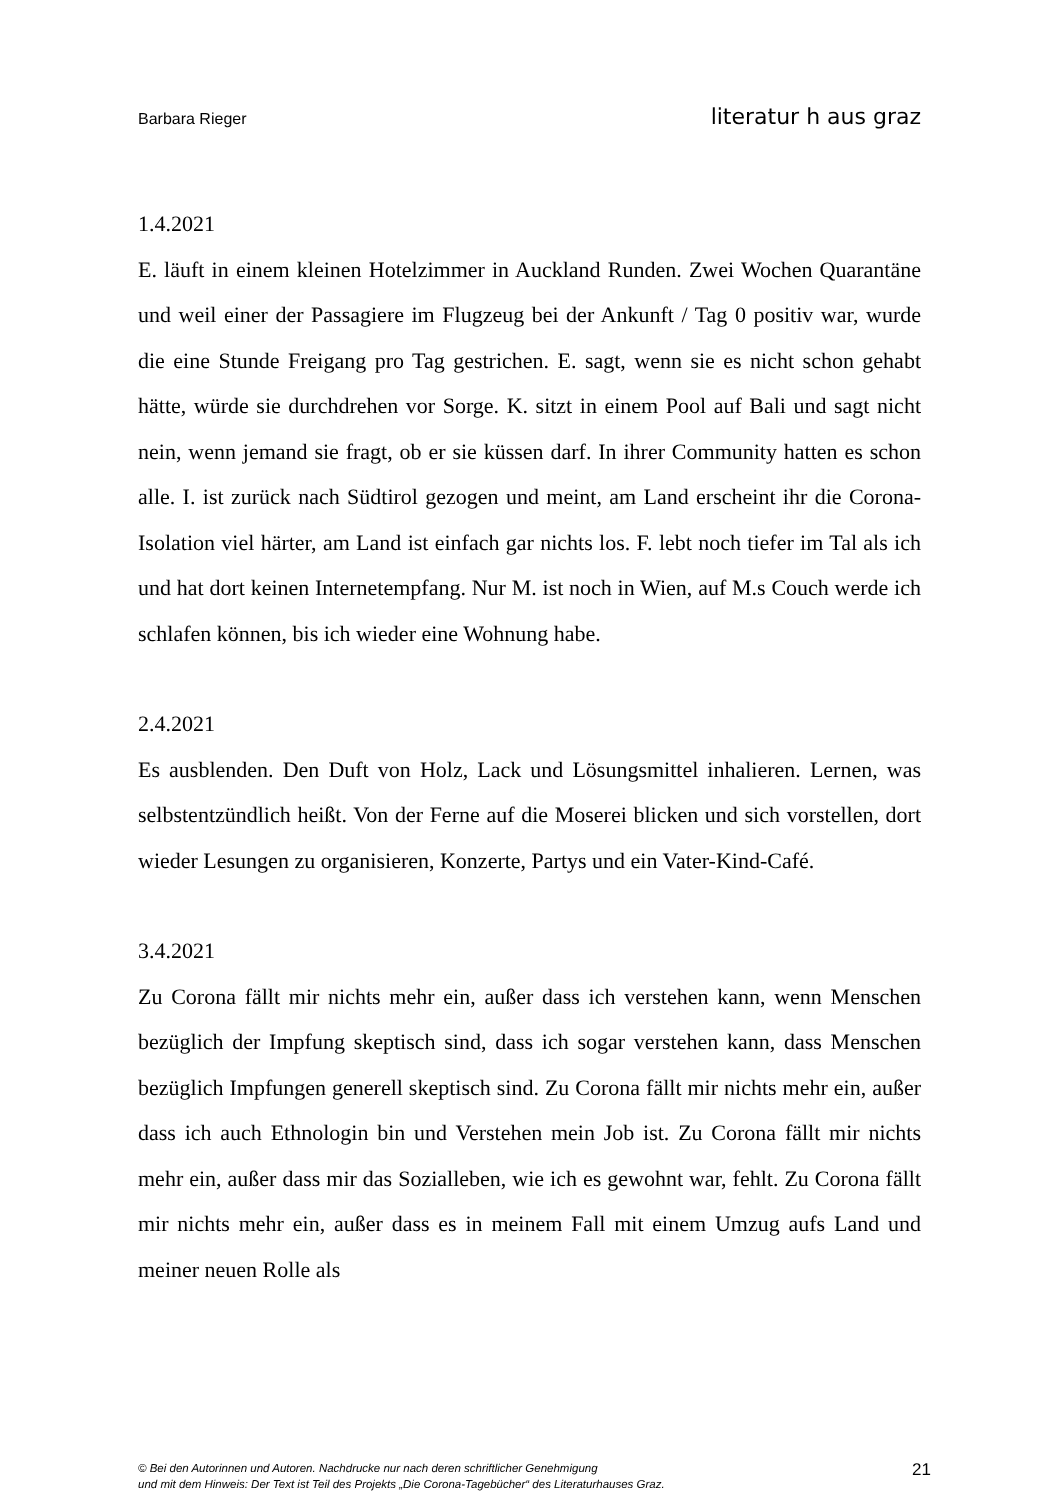Barbara Rieger literatur h aus graz
1.4.2021
E. läuft in einem kleinen Hotelzimmer in Auckland Runden. Zwei Wochen Quarantäne und weil einer der Passagiere im Flugzeug bei der Ankunft / Tag 0 positiv war, wurde die eine Stunde Freigang pro Tag gestrichen. E. sagt, wenn sie es nicht schon gehabt hätte, würde sie durchdrehen vor Sorge. K. sitzt in einem Pool auf Bali und sagt nicht nein, wenn jemand sie fragt, ob er sie küssen darf. In ihrer Community hatten es schon alle. I. ist zurück nach Südtirol gezogen und meint, am Land erscheint ihr die Corona-Isolation viel härter, am Land ist einfach gar nichts los. F. lebt noch tiefer im Tal als ich und hat dort keinen Internetempfang. Nur M. ist noch in Wien, auf M.s Couch werde ich schlafen können, bis ich wieder eine Wohnung habe.
2.4.2021
Es ausblenden. Den Duft von Holz, Lack und Lösungsmittel inhalieren. Lernen, was selbstentzündlich heißt. Von der Ferne auf die Moserei blicken und sich vorstellen, dort wieder Lesungen zu organisieren, Konzerte, Partys und ein Vater-Kind-Café.
3.4.2021
Zu Corona fällt mir nichts mehr ein, außer dass ich verstehen kann, wenn Menschen bezüglich der Impfung skeptisch sind, dass ich sogar verstehen kann, dass Menschen bezüglich Impfungen generell skeptisch sind. Zu Corona fällt mir nichts mehr ein, außer dass ich auch Ethnologin bin und Verstehen mein Job ist. Zu Corona fällt mir nichts mehr ein, außer dass mir das Sozialleben, wie ich es gewohnt war, fehlt. Zu Corona fällt mir nichts mehr ein, außer dass es in meinem Fall mit einem Umzug aufs Land und meiner neuen Rolle als
© Bei den Autorinnen und Autoren. Nachdrucke nur nach deren schriftlicher Genehmigung
und mit dem Hinweis: Der Text ist Teil des Projekts „Die Corona-Tagebücher“ des Literaturhauses Graz.
21